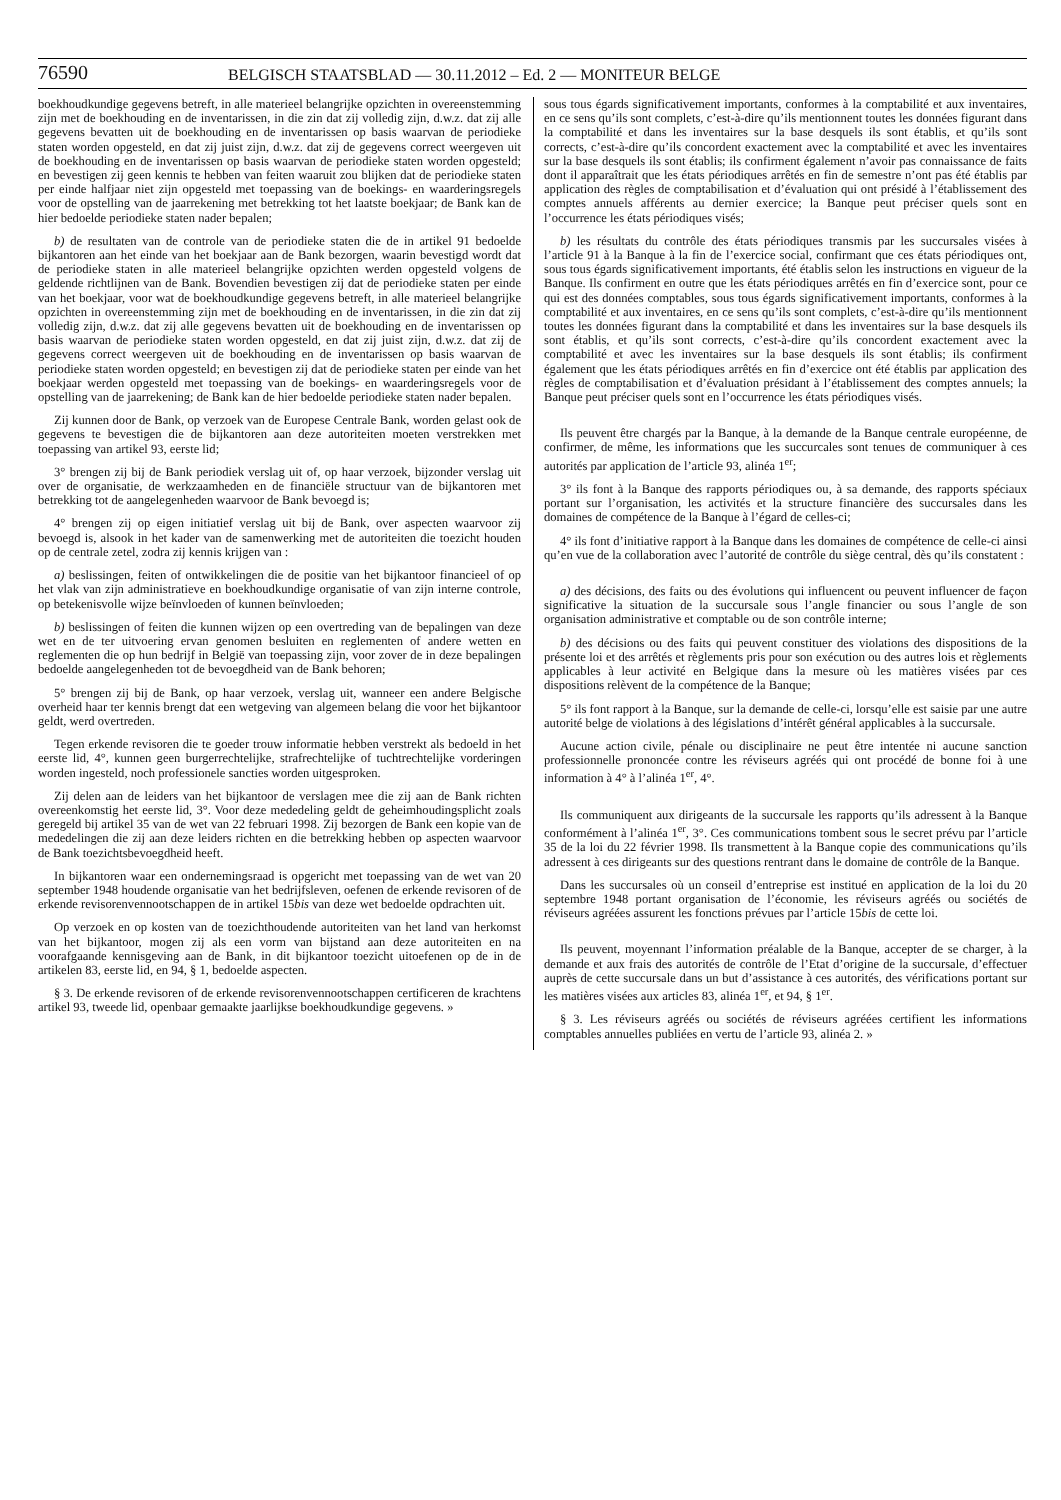76590
BELGISCH STAATSBLAD — 30.11.2012 – Ed. 2 — MONITEUR BELGE
boekhoudkundige gegevens betreft, in alle materieel belangrijke opzichten in overeenstemming zijn met de boekhouding en de inventarissen, in die zin dat zij volledig zijn, d.w.z. dat zij alle gegevens bevatten uit de boekhouding en de inventarissen op basis waarvan de periodieke staten worden opgesteld, en dat zij juist zijn, d.w.z. dat zij de gegevens correct weergeven uit de boekhouding en de inventarissen op basis waarvan de periodieke staten worden opgesteld; en bevestigen zij geen kennis te hebben van feiten waaruit zou blijken dat de periodieke staten per einde halfjaar niet zijn opgesteld met toepassing van de boekings- en waarderingsregels voor de opstelling van de jaarrekening met betrekking tot het laatste boekjaar; de Bank kan de hier bedoelde periodieke staten nader bepalen;
b) de resultaten van de controle van de periodieke staten die de in artikel 91 bedoelde bijkantoren aan het einde van het boekjaar aan de Bank bezorgen, waarin bevestigd wordt dat de periodieke staten in alle materieel belangrijke opzichten werden opgesteld volgens de geldende richtlijnen van de Bank. Bovendien bevestigen zij dat de periodieke staten per einde van het boekjaar, voor wat de boekhoudkundige gegevens betreft, in alle materieel belangrijke opzichten in overeenstemming zijn met de boekhouding en de inventarissen, in die zin dat zij volledig zijn, d.w.z. dat zij alle gegevens bevatten uit de boekhouding en de inventarissen op basis waarvan de periodieke staten worden opgesteld, en dat zij juist zijn, d.w.z. dat zij de gegevens correct weergeven uit de boekhouding en de inventarissen op basis waarvan de periodieke staten worden opgesteld; en bevestigen zij dat de periodieke staten per einde van het boekjaar werden opgesteld met toepassing van de boekings- en waarderingsregels voor de opstelling van de jaarrekening; de Bank kan de hier bedoelde periodieke staten nader bepalen.
Zij kunnen door de Bank, op verzoek van de Europese Centrale Bank, worden gelast ook de gegevens te bevestigen die de bijkantoren aan deze autoriteiten moeten verstrekken met toepassing van artikel 93, eerste lid;
3° brengen zij bij de Bank periodiek verslag uit of, op haar verzoek, bijzonder verslag uit over de organisatie, de werkzaamheden en de financiële structuur van de bijkantoren met betrekking tot de aangelegenheden waarvoor de Bank bevoegd is;
4° brengen zij op eigen initiatief verslag uit bij de Bank, over aspecten waarvoor zij bevoegd is, alsook in het kader van de samenwerking met de autoriteiten die toezicht houden op de centrale zetel, zodra zij kennis krijgen van :
a) beslissingen, feiten of ontwikkelingen die de positie van het bijkantoor financieel of op het vlak van zijn administratieve en boekhoudkundige organisatie of van zijn interne controle, op betekenisvolle wijze beïnvloeden of kunnen beïnvloeden;
b) beslissingen of feiten die kunnen wijzen op een overtreding van de bepalingen van deze wet en de ter uitvoering ervan genomen besluiten en reglementen of andere wetten en reglementen die op hun bedrijf in België van toepassing zijn, voor zover de in deze bepalingen bedoelde aangelegenheden tot de bevoegdheid van de Bank behoren;
5° brengen zij bij de Bank, op haar verzoek, verslag uit, wanneer een andere Belgische overheid haar ter kennis brengt dat een wetgeving van algemeen belang die voor het bijkantoor geldt, werd overtreden.
Tegen erkende revisoren die te goeder trouw informatie hebben verstrekt als bedoeld in het eerste lid, 4°, kunnen geen burgerrechtelijke, strafrechtelijke of tuchtrechtelijke vorderingen worden ingesteld, noch professionele sancties worden uitgesproken.
Zij delen aan de leiders van het bijkantoor de verslagen mee die zij aan de Bank richten overeenkomstig het eerste lid, 3°. Voor deze mededeling geldt de geheimhoudingsplicht zoals geregeld bij artikel 35 van de wet van 22 februari 1998. Zij bezorgen de Bank een kopie van de mededelingen die zij aan deze leiders richten en die betrekking hebben op aspecten waarvoor de Bank toezichtsbevoegdheid heeft.
In bijkantoren waar een ondernemingsraad is opgericht met toepassing van de wet van 20 september 1948 houdende organisatie van het bedrijfsleven, oefenen de erkende revisoren of de erkende revisorenvennootschappen de in artikel 15bis van deze wet bedoelde opdrachten uit.
Op verzoek en op kosten van de toezichthoudende autoriteiten van het land van herkomst van het bijkantoor, mogen zij als een vorm van bijstand aan deze autoriteiten en na voorafgaande kennisgeving aan de Bank, in dit bijkantoor toezicht uitoefenen op de in de artikelen 83, eerste lid, en 94, § 1, bedoelde aspecten.
§ 3. De erkende revisoren of de erkende revisorenvennootschappen certificeren de krachtens artikel 93, tweede lid, openbaar gemaakte jaarlijkse boekhoudkundige gegevens. »
sous tous égards significativement importants, conformes à la comptabilité et aux inventaires, en ce sens qu’ils sont complets, c’est-à-dire qu’ils mentionnent toutes les données figurant dans la comptabilité et dans les inventaires sur la base desquels ils sont établis, et qu’ils sont corrects, c’est-à-dire qu’ils concordent exactement avec la comptabilité et avec les inventaires sur la base desquels ils sont établis; ils confirment également n’avoir pas connaissance de faits dont il apparaîtrait que les états périodiques arrêtés en fin de semestre n’ont pas été établis par application des règles de comptabilisation et d’évaluation qui ont présidé à l’établissement des comptes annuels afférents au dernier exercice; la Banque peut préciser quels sont en l’occurrence les états périodiques visés;
b) les résultats du contrôle des états périodiques transmis par les succursales visées à l’article 91 à la Banque à la fin de l’exercice social, confirmant que ces états périodiques ont, sous tous égards significativement importants, été établis selon les instructions en vigueur de la Banque. Ils confirment en outre que les états périodiques arrêtés en fin d’exercice sont, pour ce qui est des données comptables, sous tous égards significativement importants, conformes à la comptabilité et aux inventaires, en ce sens qu’ils sont complets, c’est-à-dire qu’ils mentionnent toutes les données figurant dans la comptabilité et dans les inventaires sur la base desquels ils sont établis, et qu’ils sont corrects, c’est-à-dire qu’ils concordent exactement avec la comptabilité et avec les inventaires sur la base desquels ils sont établis; ils confirment également que les états périodiques arrêtés en fin d’exercice ont été établis par application des règles de comptabilisation et d’évaluation présidant à l’établissement des comptes annuels; la Banque peut préciser quels sont en l’occurrence les états périodiques visés.
Ils peuvent être chargés par la Banque, à la demande de la Banque centrale européenne, de confirmer, de même, les informations que les succurcales sont tenues de communiquer à ces autorités par application de l’article 93, alinéa 1<sup>er</sup>;
3° ils font à la Banque des rapports périodiques ou, à sa demande, des rapports spéciaux portant sur l’organisation, les activités et la structure financière des succursales dans les domaines de compétence de la Banque à l’égard de celles-ci;
4° ils font d’initiative rapport à la Banque dans les domaines de compétence de celle-ci ainsi qu’en vue de la collaboration avec l’autorité de contrôle du siège central, dès qu’ils constatent :
a) des décisions, des faits ou des évolutions qui influencent ou peuvent influencer de façon significative la situation de la succursale sous l’angle financier ou sous l’angle de son organisation administrative et comptable ou de son contrôle interne;
b) des décisions ou des faits qui peuvent constituer des violations des dispositions de la présente loi et des arrêtés et règlements pris pour son exécution ou des autres lois et règlements applicables à leur activité en Belgique dans la mesure où les matières visées par ces dispositions relèvent de la compétence de la Banque;
5° ils font rapport à la Banque, sur la demande de celle-ci, lorsqu’elle est saisie par une autre autorité belge de violations à des législations d’intérêt général applicables à la succursale.
Aucune action civile, pénale ou disciplinaire ne peut être intentée ni aucune sanction professionnelle prononcée contre les réviseurs agréés qui ont procédé de bonne foi à une information à 4° à l’alinéa 1<sup>er</sup>, 4°.
Ils communiquent aux dirigeants de la succursale les rapports qu’ils adressent à la Banque conformément à l’alinéa 1<sup>er</sup>, 3°. Ces communications tombent sous le secret prévu par l’article 35 de la loi du 22 février 1998. Ils transmettent à la Banque copie des communications qu’ils adressent à ces dirigeants sur des questions rentrant dans le domaine de contrôle de la Banque.
Dans les succursales où un conseil d’entreprise est institué en application de la loi du 20 septembre 1948 portant organisation de l’économie, les réviseurs agréés ou sociétés de réviseurs agréées assurent les fonctions prévues par l’article 15bis de cette loi.
Ils peuvent, moyennant l’information préalable de la Banque, accepter de se charger, à la demande et aux frais des autorités de contrôle de l’Etat d’origine de la succursale, d’effectuer auprès de cette succursale dans un but d’assistance à ces autorités, des vérifications portant sur les matières visées aux articles 83, alinéa 1<sup>er</sup>, et 94, § 1<sup>er</sup>.
§ 3. Les réviseurs agréés ou sociétés de réviseurs agréées certifient les informations comptables annuelles publiées en vertu de l’article 93, alinéa 2. »